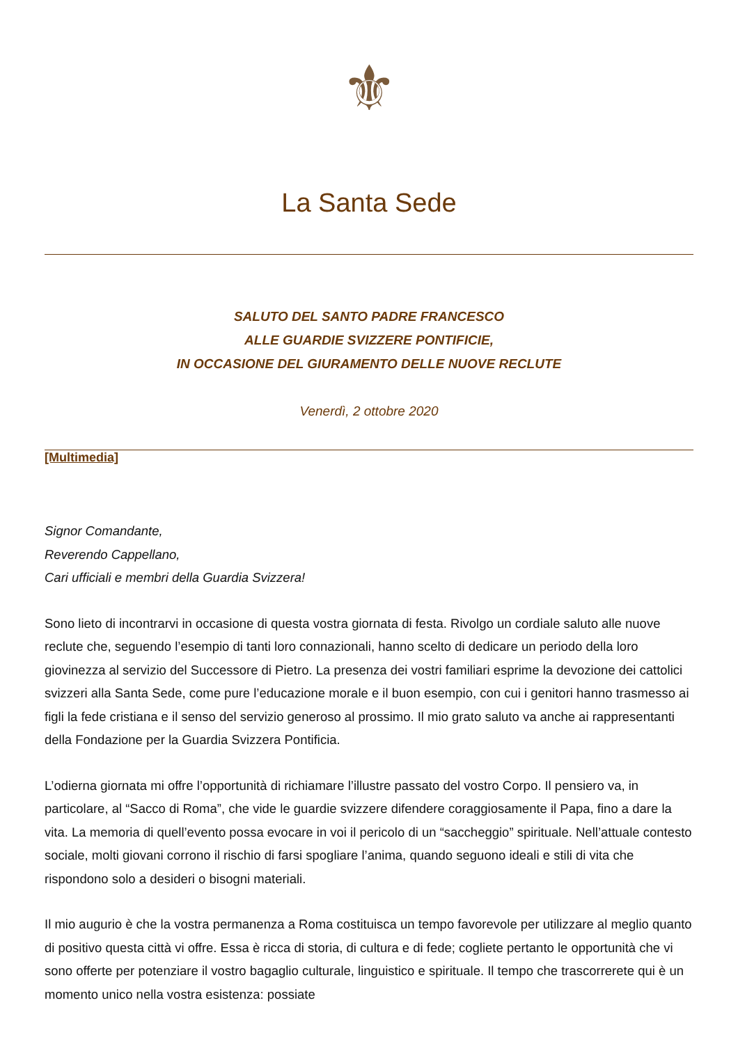⚜
La Santa Sede
SALUTO DEL SANTO PADRE FRANCESCO
ALLE GUARDIE SVIZZERE PONTIFICIE,
IN OCCASIONE DEL GIURAMENTO DELLE NUOVE RECLUTE
Venerdì, 2 ottobre 2020
[Multimedia]
Signor Comandante,
Reverendo Cappellano,
Cari ufficiali e membri della Guardia Svizzera!
Sono lieto di incontrarvi in occasione di questa vostra giornata di festa. Rivolgo un cordiale saluto alle nuove reclute che, seguendo l’esempio di tanti loro connazionali, hanno scelto di dedicare un periodo della loro giovinezza al servizio del Successore di Pietro. La presenza dei vostri familiari esprime la devozione dei cattolici svizzeri alla Santa Sede, come pure l’educazione morale e il buon esempio, con cui i genitori hanno trasmesso ai figli la fede cristiana e il senso del servizio generoso al prossimo. Il mio grato saluto va anche ai rappresentanti della Fondazione per la Guardia Svizzera Pontificia.
L’odierna giornata mi offre l’opportunità di richiamare l’illustre passato del vostro Corpo. Il pensiero va, in particolare, al “Sacco di Roma”, che vide le guardie svizzere difendere coraggiosamente il Papa, fino a dare la vita. La memoria di quell’evento possa evocare in voi il pericolo di un “saccheggio” spirituale. Nell’attuale contesto sociale, molti giovani corrono il rischio di farsi spogliare l’anima, quando seguono ideali e stili di vita che rispondono solo a desideri o bisogni materiali.
Il mio augurio è che la vostra permanenza a Roma costituisca un tempo favorevole per utilizzare al meglio quanto di positivo questa città vi offre. Essa è ricca di storia, di cultura e di fede; cogliete pertanto le opportunità che vi sono offerte per potenziare il vostro bagaglio culturale, linguistico e spirituale. Il tempo che trascorrerete qui è un momento unico nella vostra esistenza: possiate